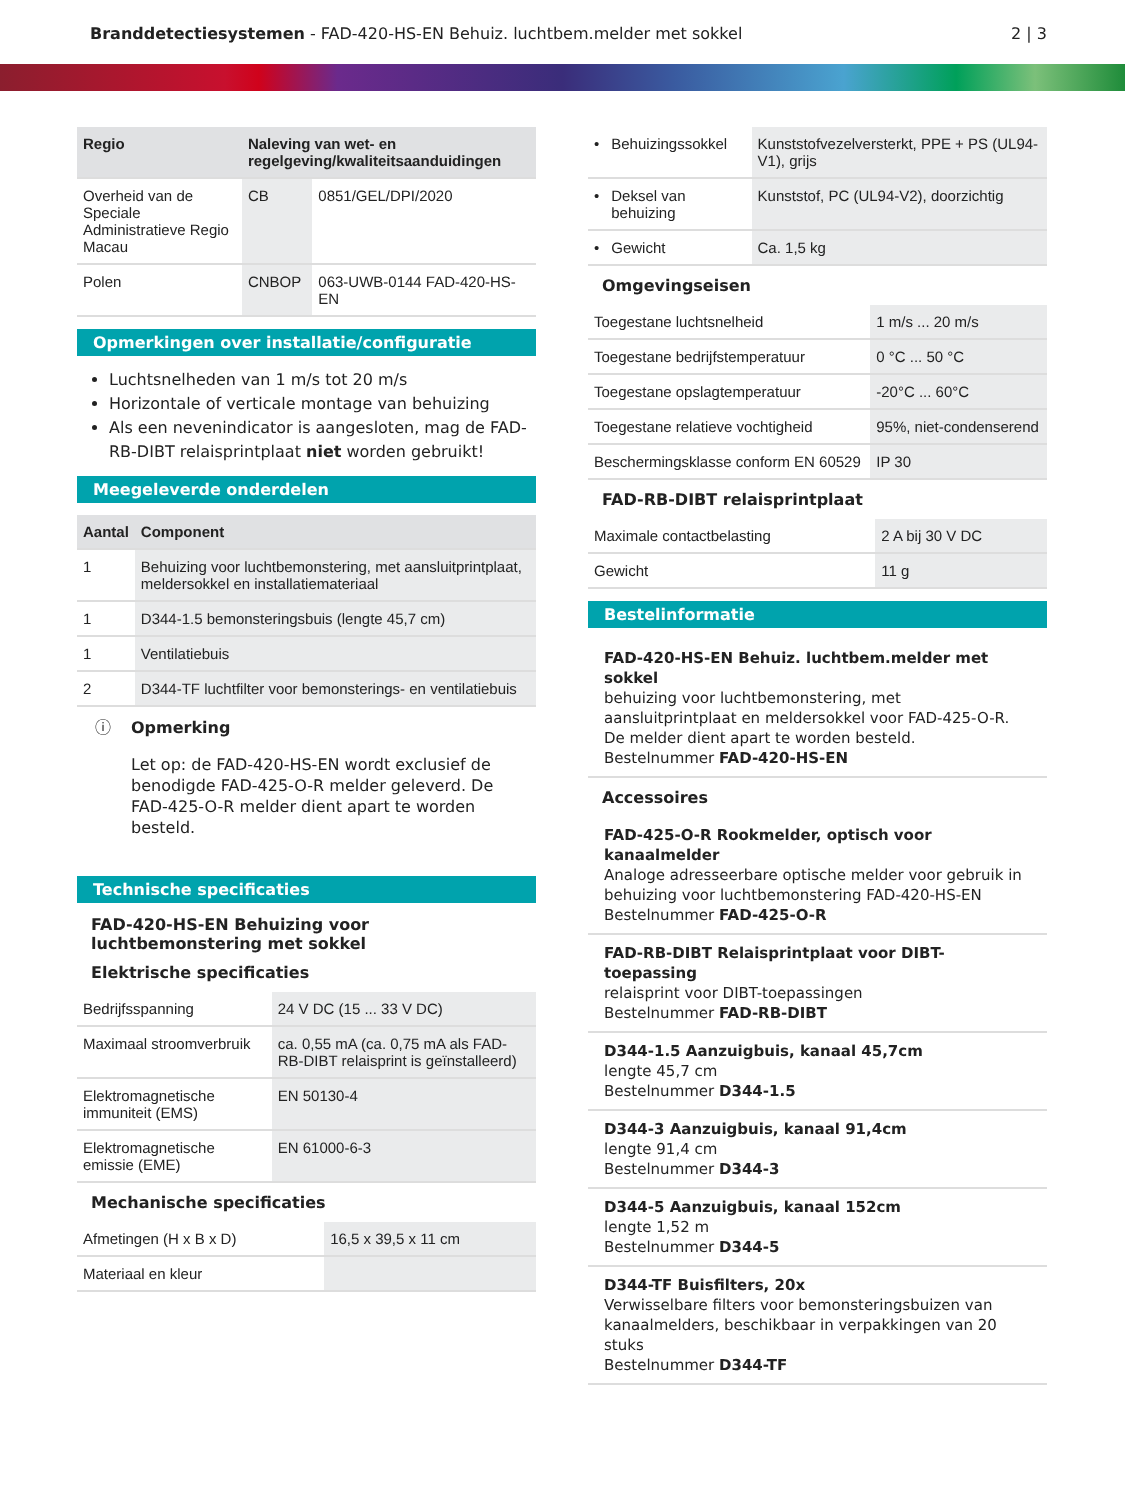Branddetectiesystemen - FAD-420-HS-EN Behuiz. luchtbem.melder met sokkel
2 | 3
| Regio | Naleving van wet- en regelgeving/kwaliteitsaanduidingen | |
| --- | --- | --- |
| Overheid van de Speciale Administratieve Regio Macau | CB | 0851/GEL/DPI/2020 |
| Polen | CNBOP | 063-UWB-0144 FAD-420-HS-EN |
Opmerkingen over installatie/configuratie
Luchtsnelheden van 1 m/s tot 20 m/s
Horizontale of verticale montage van behuizing
Als een nevenindicator is aangesloten, mag de FAD-RB-DIBT relaisprintplaat niet worden gebruikt!
Meegeleverde onderdelen
| Aantal | Component |
| --- | --- |
| 1 | Behuizing voor luchtbemonstering, met aansluitprintplaat, meldersokkel en installatiemateriaal |
| 1 | D344-1.5 bemonsteringsbuis (lengte 45,7 cm) |
| 1 | Ventilatiebuis |
| 2 | D344-TF luchtfilter voor bemonsterings- en ventilatiebuis |
ⓘ Opmerking
Let op: de FAD-420-HS-EN wordt exclusief de benodigde FAD-425-O-R melder geleverd. De FAD-425-O-R melder dient apart te worden besteld.
Technische specificaties
FAD-420-HS-EN Behuizing voor luchtbemonstering met sokkel
Elektrische specificaties
| Bedrijfsspanning | 24 V DC (15 ... 33 V DC) |
| Maximaal stroomverbruik | ca. 0,55 mA (ca. 0,75 mA als FAD-RB-DIBT relaisprint is geïnstalleerd) |
| Elektromagnetische immuniteit (EMS) | EN 50130-4 |
| Elektromagnetische emissie (EME) | EN 61000-6-3 |
Mechanische specificaties
| Afmetingen (H x B x D) | 16,5 x 39,5 x 11 cm |
| Materiaal en kleur | |
| • | Behuizingssokkel | Kunststofvezelversterkt, PPE + PS (UL94-V1), grijs |
| • | Deksel van behuizing | Kunststof, PC (UL94-V2), doorzichtig |
| • | Gewicht | Ca. 1,5 kg |
Omgevingseisen
| Toegestane luchtsnelheid | 1 m/s ... 20 m/s |
| Toegestane bedrijfstemperatuur | 0 °C ... 50 °C |
| Toegestane opslagtemperatuur | -20°C ... 60°C |
| Toegestane relatieve vochtigheid | 95%, niet-condenserend |
| Beschermingsklasse conform EN 60529 | IP 30 |
FAD-RB-DIBT relaisprintplaat
| Maximale contactbelasting | 2 A bij 30 V DC |
| Gewicht | 11 g |
Bestelinformatie
FAD-420-HS-EN Behuiz. luchtbem.melder met sokkel
behuizing voor luchtbemonstering, met aansluitprintplaat en meldersokkel voor FAD-425-O-R. De melder dient apart te worden besteld.
Bestelnummer FAD-420-HS-EN
Accessoires
FAD-425-O-R Rookmelder, optisch voor kanaalmelder
Analoge adresseerbare optische melder voor gebruik in behuizing voor luchtbemonstering FAD-420-HS-EN
Bestelnummer FAD-425-O-R
FAD-RB-DIBT Relaisprintplaat voor DIBT-toepassing
relaisprint voor DIBT-toepassingen
Bestelnummer FAD-RB-DIBT
D344-1.5 Aanzuigbuis, kanaal 45,7cm
lengte 45,7 cm
Bestelnummer D344-1.5
D344-3 Aanzuigbuis, kanaal 91,4cm
lengte 91,4 cm
Bestelnummer D344-3
D344-5 Aanzuigbuis, kanaal 152cm
lengte 1,52 m
Bestelnummer D344-5
D344-TF Buisfilters, 20x
Verwisselbare filters voor bemonsteringsbuizen van kanaalmelders, beschikbaar in verpakkingen van 20 stuks
Bestelnummer D344-TF